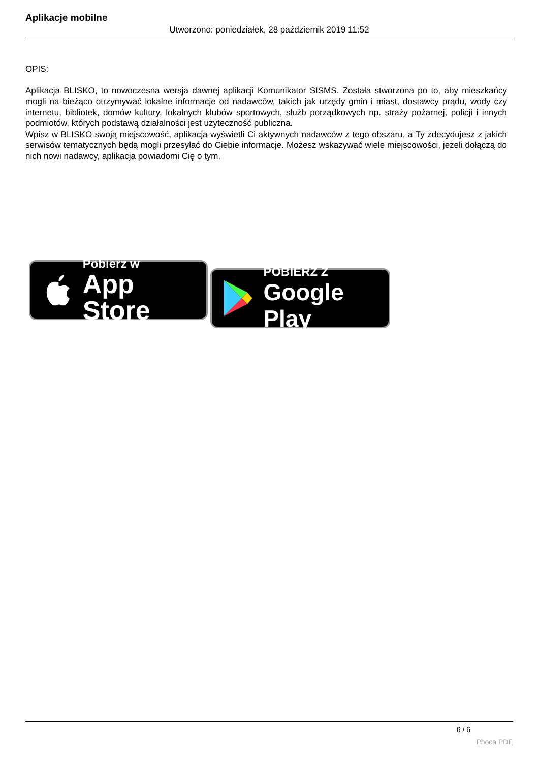Aplikacje mobilne
Utworzono: poniedziałek, 28 październik 2019 11:52
OPIS:
Aplikacja BLISKO, to nowoczesna wersja dawnej aplikacji Komunikator SISMS. Została stworzona po to, aby mieszkańcy mogli na bieżąco otrzymywać lokalne informacje od nadawców, takich jak urzędy gmin i miast, dostawcy prądu, wody czy internetu, bibliotek, domów kultury, lokalnych klubów sportowych, służb porządkowych np. straży pożarnej, policji i innych podmiotów, których podstawą działalności jest użyteczność publiczna.
Wpisz w BLISKO swoją miejscowość, aplikacja wyświetli Ci aktywnych nadawców z tego obszaru, a Ty zdecydujesz z jakich serwisów tematycznych będą mogli przesyłać do Ciebie informacje. Możesz wskazywać wiele miejscowości, jeżeli dołączą do nich nowi nadawcy, aplikacja powiadomi Cię o tym.
Pobierz w
App Store
POBIERZ Z
Google Play
6 / 6
Phoca PDF